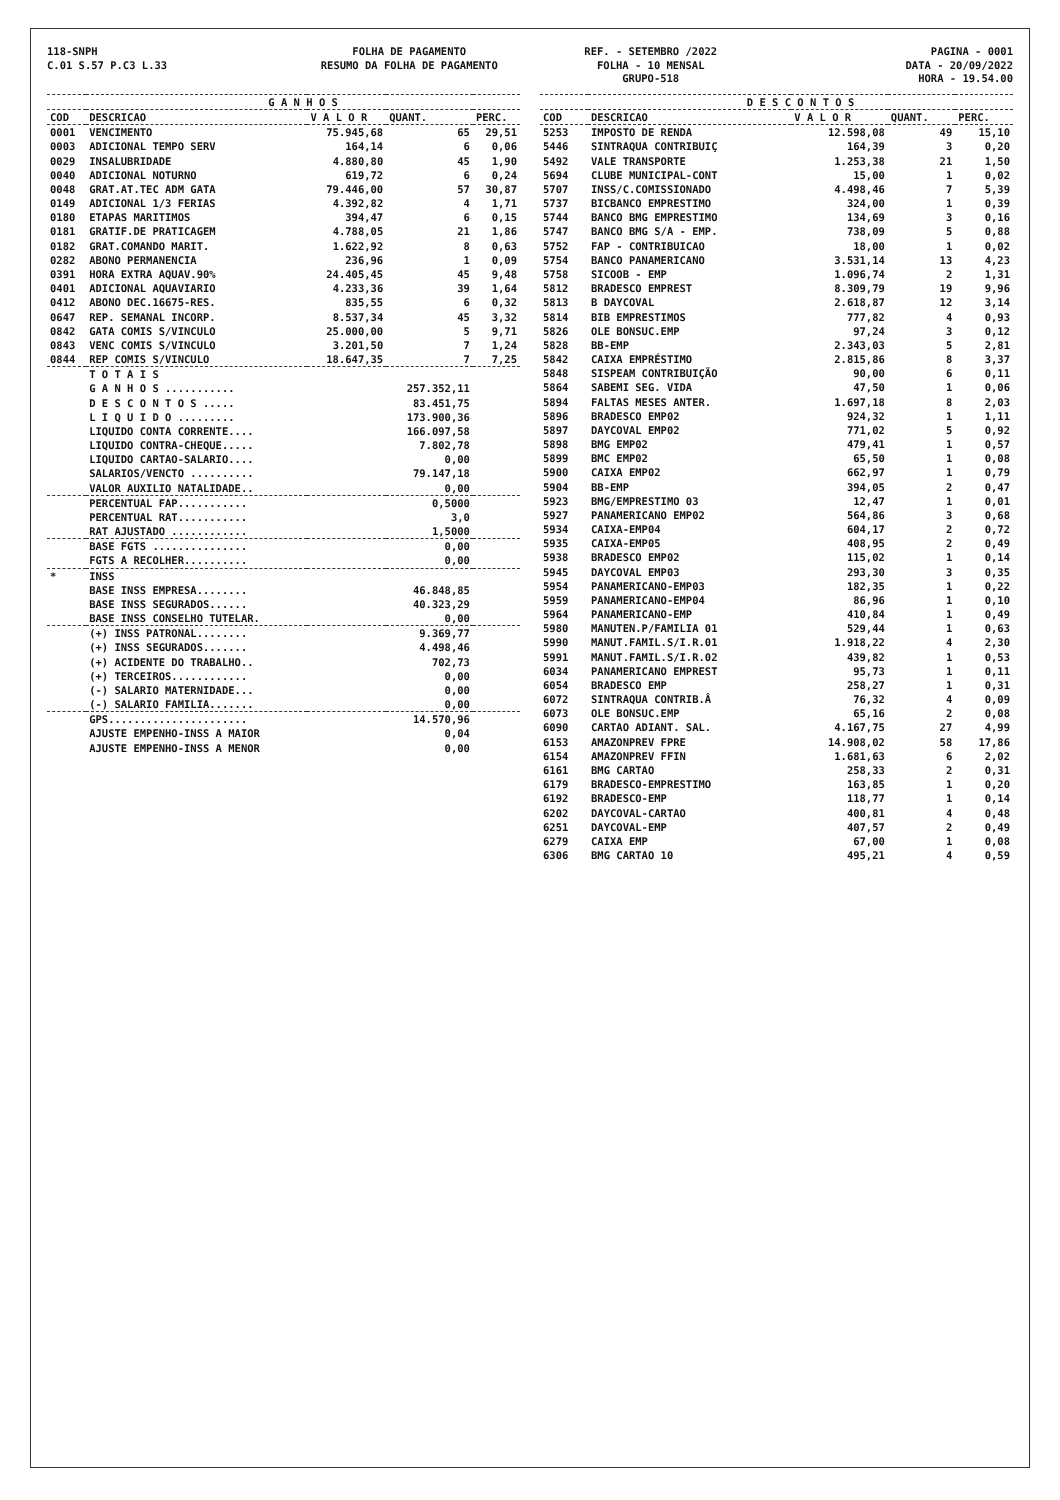118-SNPH
C.01 S.57 P.C3 L.33
FOLHA DE PAGAMENTO
RESUMO DA FOLHA DE PAGAMENTO
REF. - SETEMBRO /2022
FOLHA - 10 MENSAL
GRUPO-518
PAGINA - 0001
DATA - 20/09/2022
HORA - 19.54.00
| | G A N H O S | | | |
| --- | --- | --- | --- | --- |
| COD | DESCRICAO | V A L O R | QUANT. | PERC. |
| 0001 | VENCIMENTO | 75.945,68 | 65 | 29,51 |
| 0003 | ADICIONAL TEMPO SERV | 164,14 | 6 | 0,06 |
| 0029 | INSALUBRIDADE | 4.880,80 | 45 | 1,90 |
| 0040 | ADICIONAL NOTURNO | 619,72 | 6 | 0,24 |
| 0048 | GRAT.AT.TEC ADM GATA | 79.446,00 | 57 | 30,87 |
| 0149 | ADICIONAL 1/3 FERIAS | 4.392,82 | 4 | 1,71 |
| 0180 | ETAPAS MARITIMOS | 394,47 | 6 | 0,15 |
| 0181 | GRATIF.DE PRATICAGEM | 4.788,05 | 21 | 1,86 |
| 0182 | GRAT.COMANDO MARIT. | 1.622,92 | 8 | 0,63 |
| 0282 | ABONO PERMANENCIA | 236,96 | 1 | 0,09 |
| 0391 | HORA EXTRA AQUAV.90% | 24.405,45 | 45 | 9,48 |
| 0401 | ADICIONAL AQUAVIARIO | 4.233,36 | 39 | 1,64 |
| 0412 | ABONO DEC.16675-RES. | 835,55 | 6 | 0,32 |
| 0647 | REP. SEMANAL INCORP. | 8.537,34 | 45 | 3,32 |
| 0842 | GATA COMIS S/VINCULO | 25.000,00 | 5 | 9,71 |
| 0843 | VENC COMIS S/VINCULO | 3.201,50 | 7 | 1,24 |
| 0844 | REP COMIS S/VINCULO | 18.647,35 | 7 | 7,25 |
| | T O T A I S | | | |
| | G A N H O S ........... | | 257.352,11 | |
| | D E S C O N T O S ..... | | 83.451,75 | |
| | L I Q U I D O ......... | | 173.900,36 | |
| | LIQUIDO CONTA CORRENTE.... | | 166.097,58 | |
| | LIQUIDO CONTRA-CHEQUE..... | | 7.802,78 | |
| | LIQUIDO CARTAO-SALARIO.... | | 0,00 | |
| | SALARIOS/VENCTO .......... | | 79.147,18 | |
| | VALOR AUXILIO NATALIDADE.. | | 0,00 | |
| | PERCENTUAL FAP........... | | 0,5000 | |
| | PERCENTUAL RAT........... | | 3,0 | |
| | RAT AJUSTADO ............ | | 1,5000 | |
| | BASE FGTS ............... | | 0,00 | |
| | FGTS A RECOLHER.......... | | 0,00 | |
| * | INSS | | | |
| | BASE INSS EMPRESA........ | | 46.848,85 | |
| | BASE INSS SEGURADOS...... | | 40.323,29 | |
| | BASE INSS CONSELHO TUTELAR. | | 0,00 | |
| | (+) INSS PATRONAL........ | | 9.369,77 | |
| | (+) INSS SEGURADOS....... | | 4.498,46 | |
| | (+) ACIDENTE DO TRABALHO.. | | 702,73 | |
| | (+) TERCEIROS............ | | 0,00 | |
| | (-) SALARIO MATERNIDADE... | | 0,00 | |
| | (-) SALARIO FAMILIA....... | | 0,00 | |
| | GPS...................... | | 14.570,96 | |
| | AJUSTE EMPENHO-INSS A MAIOR | | 0,04 | |
| | AJUSTE EMPENHO-INSS A MENOR | | 0,00 | |
| | D E S C O N T O S | | | |
| --- | --- | --- | --- | --- |
| COD | DESCRICAO | V A L O R | QUANT. | PERC. |
| 5253 | IMPOSTO DE RENDA | 12.598,08 | 49 | 15,10 |
| 5446 | SINTRAQUA CONTRIBUIÇ | 164,39 | 3 | 0,20 |
| 5492 | VALE TRANSPORTE | 1.253,38 | 21 | 1,50 |
| 5694 | CLUBE MUNICIPAL-CONT | 15,00 | 1 | 0,02 |
| 5707 | INSS/C.COMISSIONADO | 4.498,46 | 7 | 5,39 |
| 5737 | BICBANCO EMPRESTIMO | 324,00 | 1 | 0,39 |
| 5744 | BANCO BMG EMPRESTIMO | 134,69 | 3 | 0,16 |
| 5747 | BANCO BMG S/A - EMP. | 738,09 | 5 | 0,88 |
| 5752 | FAP - CONTRIBUICAO | 18,00 | 1 | 0,02 |
| 5754 | BANCO PANAMERICANO | 3.531,14 | 13 | 4,23 |
| 5758 | SICOOB - EMP | 1.096,74 | 2 | 1,31 |
| 5812 | BRADESCO EMPREST | 8.309,79 | 19 | 9,96 |
| 5813 | B DAYCOVAL | 2.618,87 | 12 | 3,14 |
| 5814 | BIB EMPRESTIMOS | 777,82 | 4 | 0,93 |
| 5826 | OLE BONSUC.EMP | 97,24 | 3 | 0,12 |
| 5828 | BB-EMP | 2.343,03 | 5 | 2,81 |
| 5842 | CAIXA EMPRÉSTIMO | 2.815,86 | 8 | 3,37 |
| 5848 | SISPEAM CONTRIBUIÇÃO | 90,00 | 6 | 0,11 |
| 5864 | SABEMI SEG. VIDA | 47,50 | 1 | 0,06 |
| 5894 | FALTAS MESES ANTER. | 1.697,18 | 8 | 2,03 |
| 5896 | BRADESCO EMP02 | 924,32 | 1 | 1,11 |
| 5897 | DAYCOVAL EMP02 | 771,02 | 5 | 0,92 |
| 5898 | BMG EMP02 | 479,41 | 1 | 0,57 |
| 5899 | BMC EMP02 | 65,50 | 1 | 0,08 |
| 5900 | CAIXA EMP02 | 662,97 | 1 | 0,79 |
| 5904 | BB-EMP | 394,05 | 2 | 0,47 |
| 5923 | BMG/EMPRESTIMO 03 | 12,47 | 1 | 0,01 |
| 5927 | PANAMERICANO EMP02 | 564,86 | 3 | 0,68 |
| 5934 | CAIXA-EMP04 | 604,17 | 2 | 0,72 |
| 5935 | CAIXA-EMP05 | 408,95 | 2 | 0,49 |
| 5938 | BRADESCO EMP02 | 115,02 | 1 | 0,14 |
| 5945 | DAYCOVAL EMP03 | 293,30 | 3 | 0,35 |
| 5954 | PANAMERICANO-EMP03 | 182,35 | 1 | 0,22 |
| 5959 | PANAMERICANO-EMP04 | 86,96 | 1 | 0,10 |
| 5964 | PANAMERICANO-EMP | 410,84 | 1 | 0,49 |
| 5980 | MANUTEN.P/FAMILIA 01 | 529,44 | 1 | 0,63 |
| 5990 | MANUT.FAMIL.S/I.R.01 | 1.918,22 | 4 | 2,30 |
| 5991 | MANUT.FAMIL.S/I.R.02 | 439,82 | 1 | 0,53 |
| 6034 | PANAMERICANO EMPREST | 95,73 | 1 | 0,11 |
| 6054 | BRADESCO EMP | 258,27 | 1 | 0,31 |
| 6072 | SINTRAQUA CONTRIB.Â | 76,32 | 4 | 0,09 |
| 6073 | OLE BONSUC.EMP | 65,16 | 2 | 0,08 |
| 6090 | CARTAO ADIANT. SAL. | 4.167,75 | 27 | 4,99 |
| 6153 | AMAZONPREV FPRE | 14.908,02 | 58 | 17,86 |
| 6154 | AMAZONPREV FFIN | 1.681,63 | 6 | 2,02 |
| 6161 | BMG CARTAO | 258,33 | 2 | 0,31 |
| 6179 | BRADESCO-EMPRESTIMO | 163,85 | 1 | 0,20 |
| 6192 | BRADESCO-EMP | 118,77 | 1 | 0,14 |
| 6202 | DAYCOVAL-CARTAO | 400,81 | 4 | 0,48 |
| 6251 | DAYCOVAL-EMP | 407,57 | 2 | 0,49 |
| 6279 | CAIXA EMP | 67,00 | 1 | 0,08 |
| 6306 | BMG CARTAO 10 | 495,21 | 4 | 0,59 |